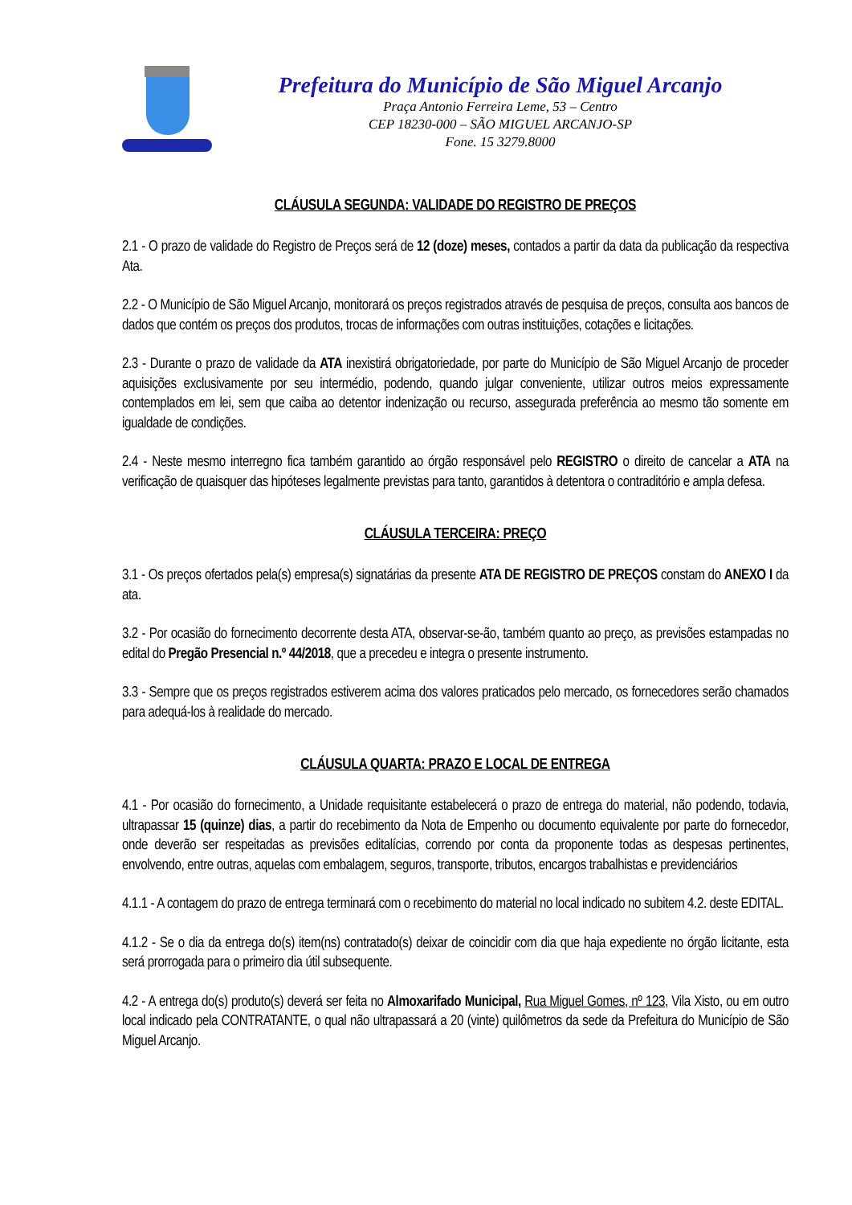Prefeitura do Município de São Miguel Arcanjo
Praça Antonio Ferreira Leme, 53 – Centro
CEP 18230-000 – SÃO MIGUEL ARCANJO-SP
Fone. 15 3279.8000
CLÁUSULA SEGUNDA: VALIDADE DO REGISTRO DE PREÇOS
2.1 - O prazo de validade do Registro de Preços será de 12 (doze) meses, contados a partir da data da publicação da respectiva Ata.
2.2 - O Município de São Miguel Arcanjo, monitorará os preços registrados através de pesquisa de preços, consulta aos bancos de dados que contém os preços dos produtos, trocas de informações com outras instituições, cotações e licitações.
2.3 - Durante o prazo de validade da ATA inexistirá obrigatoriedade, por parte do Município de São Miguel Arcanjo de proceder aquisições exclusivamente por seu intermédio, podendo, quando julgar conveniente, utilizar outros meios expressamente contemplados em lei, sem que caiba ao detentor indenização ou recurso, assegurada preferência ao mesmo tão somente em igualdade de condições.
2.4 - Neste mesmo interregno fica também garantido ao órgão responsável pelo REGISTRO o direito de cancelar a ATA na verificação de quaisquer das hipóteses legalmente previstas para tanto, garantidos à detentora o contraditório e ampla defesa.
CLÁUSULA TERCEIRA: PREÇO
3.1 - Os preços ofertados pela(s) empresa(s) signatárias da presente ATA DE REGISTRO DE PREÇOS constam do ANEXO I da ata.
3.2 - Por ocasião do fornecimento decorrente desta ATA, observar-se-ão, também quanto ao preço, as previsões estampadas no edital do Pregão Presencial n.º 44/2018, que a precedeu e integra o presente instrumento.
3.3 - Sempre que os preços registrados estiverem acima dos valores praticados pelo mercado, os fornecedores serão chamados para adequá-los à realidade do mercado.
CLÁUSULA QUARTA: PRAZO E LOCAL DE ENTREGA
4.1 - Por ocasião do fornecimento, a Unidade requisitante estabelecerá o prazo de entrega do material, não podendo, todavia, ultrapassar 15 (quinze) dias, a partir do recebimento da Nota de Empenho ou documento equivalente por parte do fornecedor, onde deverão ser respeitadas as previsões editalícias, correndo por conta da proponente todas as despesas pertinentes, envolvendo, entre outras, aquelas com embalagem, seguros, transporte, tributos, encargos trabalhistas e previdenciários
4.1.1 - A contagem do prazo de entrega terminará com o recebimento do material no local indicado no subitem 4.2. deste EDITAL.
4.1.2 - Se o dia da entrega do(s) item(ns) contratado(s) deixar de coincidir com dia que haja expediente no órgão licitante, esta será prorrogada para o primeiro dia útil subsequente.
4.2 - A entrega do(s) produto(s) deverá ser feita no Almoxarifado Municipal, Rua Miguel Gomes, nº 123, Vila Xisto, ou em outro local indicado pela CONTRATANTE, o qual não ultrapassará a 20 (vinte) quilômetros da sede da Prefeitura do Município de São Miguel Arcanjo.